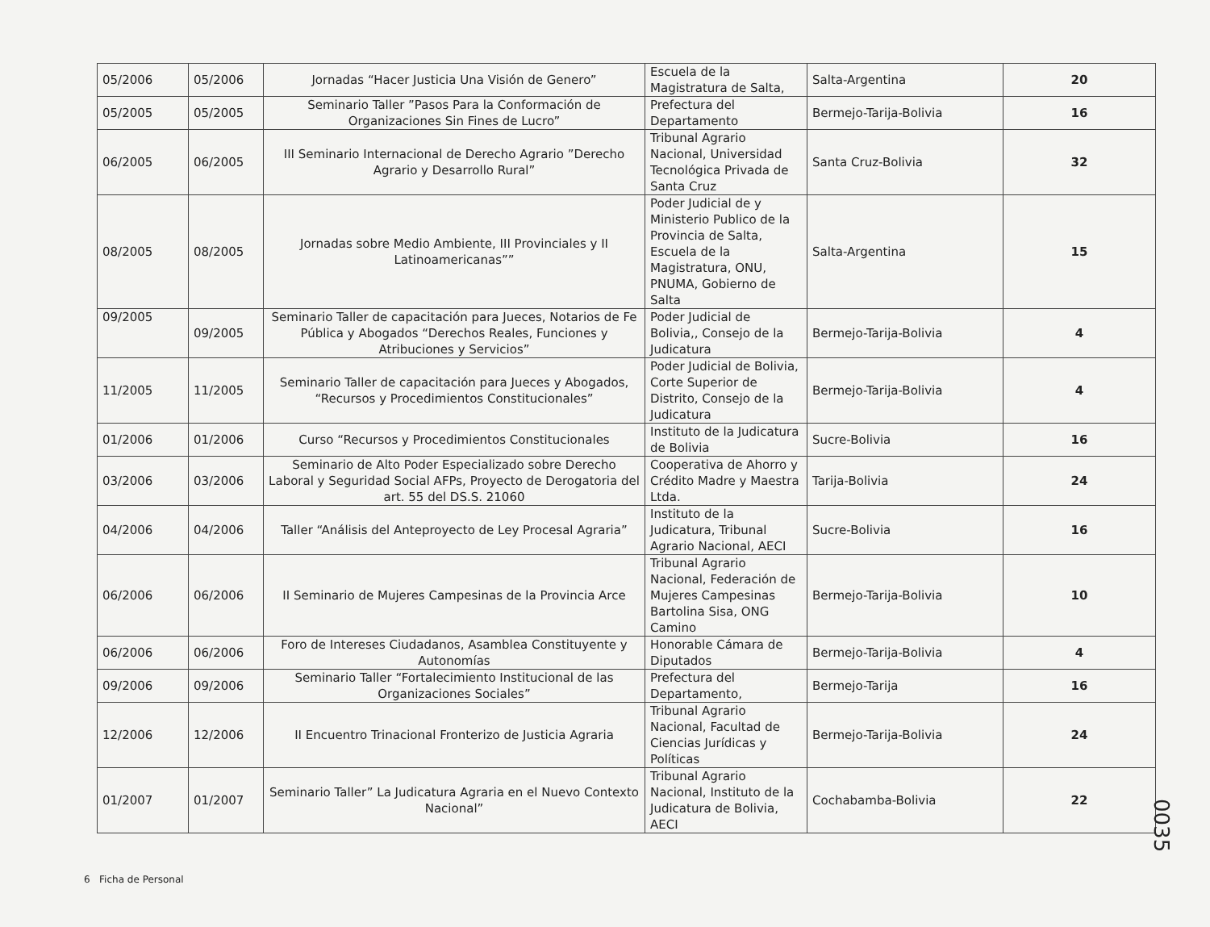| 05/2006 | 05/2006 | Jornadas “Hacer Justicia Una Visión de Genero” | Escuela de la Magistratura de Salta, | Salta-Argentina | 20 |
| 05/2005 | 05/2005 | Seminario Taller ”Pasos Para la Conformación de Organizaciones Sin Fines de Lucro” | Prefectura del Departamento | Bermejo-Tarija-Bolivia | 16 |
| 06/2005 | 06/2005 | III Seminario Internacional de Derecho Agrario ”Derecho Agrario y Desarrollo Rural” | Tribunal Agrario Nacional, Universidad Tecnológica Privada de Santa Cruz | Santa Cruz-Bolivia | 32 |
| 08/2005 | 08/2005 | Jornadas sobre Medio Ambiente, III Provinciales y II Latinoamericanas”” | Poder Judicial de y Ministerio Publico de la Provincia de Salta, Escuela de la Magistratura, ONU, PNUMA, Gobierno de Salta | Salta-Argentina | 15 |
| 09/2005 | 09/2005 | Seminario Taller de capacitación para Jueces, Notarios de Fe Pública y Abogados “Derechos Reales, Funciones y Atribuciones y Servicios” | Poder Judicial de Bolivia,, Consejo de la Judicatura | Bermejo-Tarija-Bolivia | 4 |
| 11/2005 | 11/2005 | Seminario Taller de capacitación para Jueces y Abogados, “Recursos y Procedimientos Constitucionales” | Poder Judicial de Bolivia, Corte Superior de Distrito, Consejo de la Judicatura | Bermejo-Tarija-Bolivia | 4 |
| 01/2006 | 01/2006 | Curso “Recursos y Procedimientos Constitucionales | Instituto de la Judicatura de Bolivia | Sucre-Bolivia | 16 |
| 03/2006 | 03/2006 | Seminario de Alto Poder Especializado sobre Derecho Laboral y Seguridad Social AFPs, Proyecto de Derogatoria del art. 55 del DS.S. 21060 | Cooperativa de Ahorro y Crédito Madre y Maestra Ltda. | Tarija-Bolivia | 24 |
| 04/2006 | 04/2006 | Taller “Análisis del Anteproyecto de Ley Procesal Agraria” | Instituto de la Judicatura, Tribunal Agrario Nacional, AECI | Sucre-Bolivia | 16 |
| 06/2006 | 06/2006 | II Seminario de Mujeres Campesinas de la Provincia Arce | Tribunal Agrario Nacional, Federación de Mujeres Campesinas Bartolina Sisa, ONG Camino | Bermejo-Tarija-Bolivia | 10 |
| 06/2006 | 06/2006 | Foro de Intereses Ciudadanos, Asamblea Constituyente y Autonomías | Honorable Cámara de Diputados | Bermejo-Tarija-Bolivia | 4 |
| 09/2006 | 09/2006 | Seminario Taller “Fortalecimiento Institucional de las Organizaciones Sociales” | Prefectura del Departamento, | Bermejo-Tarija | 16 |
| 12/2006 | 12/2006 | II Encuentro Trinacional Fronterizo de Justicia Agraria | Tribunal Agrario Nacional, Facultad de Ciencias Jurídicas y Políticas | Bermejo-Tarija-Bolivia | 24 |
| 01/2007 | 01/2007 | Seminario Taller” La Judicatura Agraria en el Nuevo Contexto Nacional” | Tribunal Agrario Nacional, Instituto de la Judicatura de Bolivia, AECI | Cochabamba-Bolivia | 22 |
6 Ficha de Personal
0035